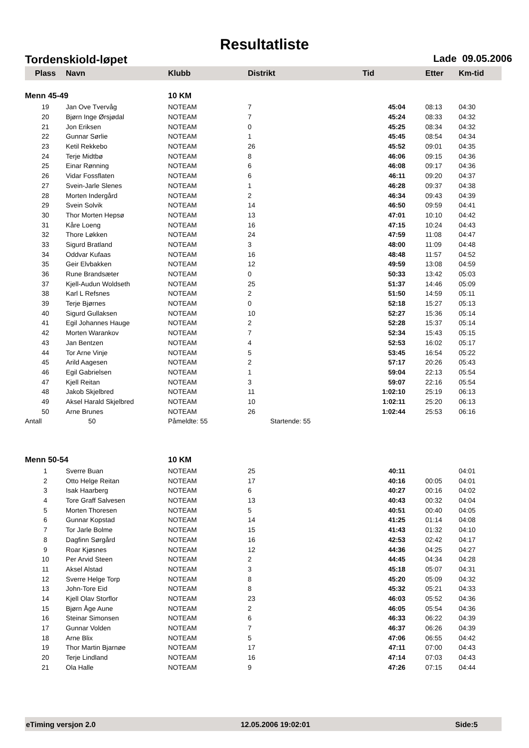Resultatliste
Tordenskiold-løpet Lade 09.05.2006
| Plass | Navn | Klubb | Distrikt | Tid | Etter | Km-tid |
| --- | --- | --- | --- | --- | --- | --- |
| Menn 45-49 | | 10 KM | | | | |
| 19 | Jan Ove Tvervåg | NOTEAM | 7 | 45:04 | 08:13 | 04:30 |
| 20 | Bjørn Inge Ørsjødal | NOTEAM | 7 | 45:24 | 08:33 | 04:32 |
| 21 | Jon Eriksen | NOTEAM | 0 | 45:25 | 08:34 | 04:32 |
| 22 | Gunnar Sørlie | NOTEAM | 1 | 45:45 | 08:54 | 04:34 |
| 23 | Ketil Rekkebo | NOTEAM | 26 | 45:52 | 09:01 | 04:35 |
| 24 | Terje Midtbø | NOTEAM | 8 | 46:06 | 09:15 | 04:36 |
| 25 | Einar Rønning | NOTEAM | 6 | 46:08 | 09:17 | 04:36 |
| 26 | Vidar Fossflaten | NOTEAM | 6 | 46:11 | 09:20 | 04:37 |
| 27 | Svein-Jarle Slenes | NOTEAM | 1 | 46:28 | 09:37 | 04:38 |
| 28 | Morten Indergård | NOTEAM | 2 | 46:34 | 09:43 | 04:39 |
| 29 | Svein Solvik | NOTEAM | 14 | 46:50 | 09:59 | 04:41 |
| 30 | Thor Morten Hepsø | NOTEAM | 13 | 47:01 | 10:10 | 04:42 |
| 31 | Kåre Loeng | NOTEAM | 16 | 47:15 | 10:24 | 04:43 |
| 32 | Thore Løkken | NOTEAM | 24 | 47:59 | 11:08 | 04:47 |
| 33 | Sigurd Bratland | NOTEAM | 3 | 48:00 | 11:09 | 04:48 |
| 34 | Oddvar Kufaas | NOTEAM | 16 | 48:48 | 11:57 | 04:52 |
| 35 | Geir Elvbakken | NOTEAM | 12 | 49:59 | 13:08 | 04:59 |
| 36 | Rune Brandsæter | NOTEAM | 0 | 50:33 | 13:42 | 05:03 |
| 37 | Kjell-Audun Woldseth | NOTEAM | 25 | 51:37 | 14:46 | 05:09 |
| 38 | Karl L Refsnes | NOTEAM | 2 | 51:50 | 14:59 | 05:11 |
| 39 | Terje Bjørnes | NOTEAM | 0 | 52:18 | 15:27 | 05:13 |
| 40 | Sigurd Gullaksen | NOTEAM | 10 | 52:27 | 15:36 | 05:14 |
| 41 | Egil Johannes Hauge | NOTEAM | 2 | 52:28 | 15:37 | 05:14 |
| 42 | Morten Warankov | NOTEAM | 7 | 52:34 | 15:43 | 05:15 |
| 43 | Jan Bentzen | NOTEAM | 4 | 52:53 | 16:02 | 05:17 |
| 44 | Tor Arne Vinje | NOTEAM | 5 | 53:45 | 16:54 | 05:22 |
| 45 | Arild Aagesen | NOTEAM | 2 | 57:17 | 20:26 | 05:43 |
| 46 | Egil Gabrielsen | NOTEAM | 1 | 59:04 | 22:13 | 05:54 |
| 47 | Kjell Reitan | NOTEAM | 3 | 59:07 | 22:16 | 05:54 |
| 48 | Jakob Skjelbred | NOTEAM | 11 | 1:02:10 | 25:19 | 06:13 |
| 49 | Aksel Harald Skjelbred | NOTEAM | 10 | 1:02:11 | 25:20 | 06:13 |
| 50 | Arne Brunes | NOTEAM | 26 | 1:02:44 | 25:53 | 06:16 |
| Antall | 50 | Påmeldte: 55 | Startende: 55 | | | |
| Menn 50-54 | | 10 KM | | | | |
| 1 | Sverre Buan | NOTEAM | 25 | 40:11 | | 04:01 |
| 2 | Otto Helge Reitan | NOTEAM | 17 | 40:16 | 00:05 | 04:01 |
| 3 | Isak Haarberg | NOTEAM | 6 | 40:27 | 00:16 | 04:02 |
| 4 | Tore Graff Salvesen | NOTEAM | 13 | 40:43 | 00:32 | 04:04 |
| 5 | Morten Thoresen | NOTEAM | 5 | 40:51 | 00:40 | 04:05 |
| 6 | Gunnar Kopstad | NOTEAM | 14 | 41:25 | 01:14 | 04:08 |
| 7 | Tor Jarle Bolme | NOTEAM | 15 | 41:43 | 01:32 | 04:10 |
| 8 | Dagfinn Sørgård | NOTEAM | 16 | 42:53 | 02:42 | 04:17 |
| 9 | Roar Kjøsnes | NOTEAM | 12 | 44:36 | 04:25 | 04:27 |
| 10 | Per Arvid Steen | NOTEAM | 2 | 44:45 | 04:34 | 04:28 |
| 11 | Aksel Alstad | NOTEAM | 3 | 45:18 | 05:07 | 04:31 |
| 12 | Sverre Helge Torp | NOTEAM | 8 | 45:20 | 05:09 | 04:32 |
| 13 | John-Tore Eid | NOTEAM | 8 | 45:32 | 05:21 | 04:33 |
| 14 | Kjell Olav Storflor | NOTEAM | 23 | 46:03 | 05:52 | 04:36 |
| 15 | Bjørn Åge Aune | NOTEAM | 2 | 46:05 | 05:54 | 04:36 |
| 16 | Steinar Simonsen | NOTEAM | 6 | 46:33 | 06:22 | 04:39 |
| 17 | Gunnar Volden | NOTEAM | 7 | 46:37 | 06:26 | 04:39 |
| 18 | Arne Blix | NOTEAM | 5 | 47:06 | 06:55 | 04:42 |
| 19 | Thor Martin Bjarnøe | NOTEAM | 17 | 47:11 | 07:00 | 04:43 |
| 20 | Terje Lindland | NOTEAM | 16 | 47:14 | 07:03 | 04:43 |
| 21 | Ola Halle | NOTEAM | 9 | 47:26 | 07:15 | 04:44 |
eTiming versjon 2.0 12.05.2006 19:02:01 Side:5